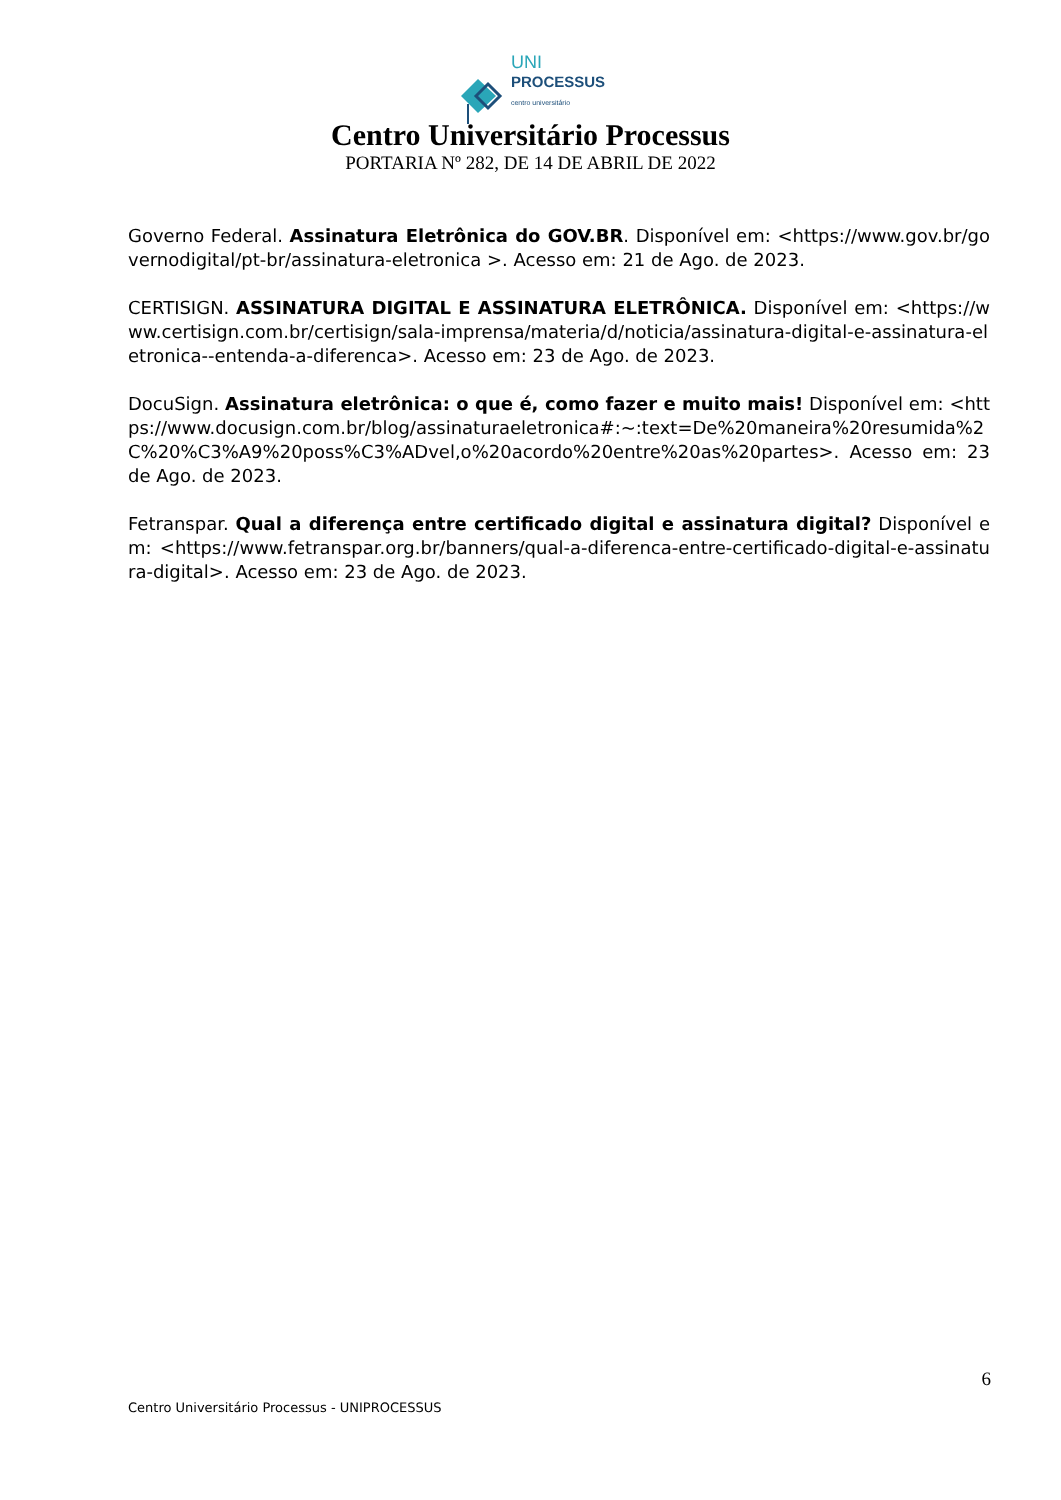UNI
PROCESSUS
centro universitário
Centro Universitário Processus
PORTARIA Nº 282, DE 14 DE ABRIL DE 2022
Governo Federal. Assinatura Eletrônica do GOV.BR. Disponível em: <https://www.gov.br/governodigital/pt-br/assinatura-eletronica >. Acesso em: 21 de Ago. de 2023.
CERTISIGN. ASSINATURA DIGITAL E ASSINATURA ELETRÔNICA. Disponível em: <https://www.certisign.com.br/certisign/sala-imprensa/materia/d/noticia/assinatura-digital-e-assinatura-eletronica--entenda-a-diferenca>. Acesso em: 23 de Ago. de 2023.
DocuSign. Assinatura eletrônica: o que é, como fazer e muito mais! Disponível em: <https://www.docusign.com.br/blog/assinaturaeletronica#:~:text=De%20maneira%20resumida%2C%20%C3%A9%20poss%C3%ADvel,o%20acordo%20entre%20as%20partes>. Acesso em: 23 de Ago. de 2023.
Fetranspar. Qual a diferença entre certificado digital e assinatura digital? Disponível em: <https://www.fetranspar.org.br/banners/qual-a-diferenca-entre-certificado-digital-e-assinatura-digital>. Acesso em: 23 de Ago. de 2023.
6
Centro Universitário Processus - UNIPROCESSUS